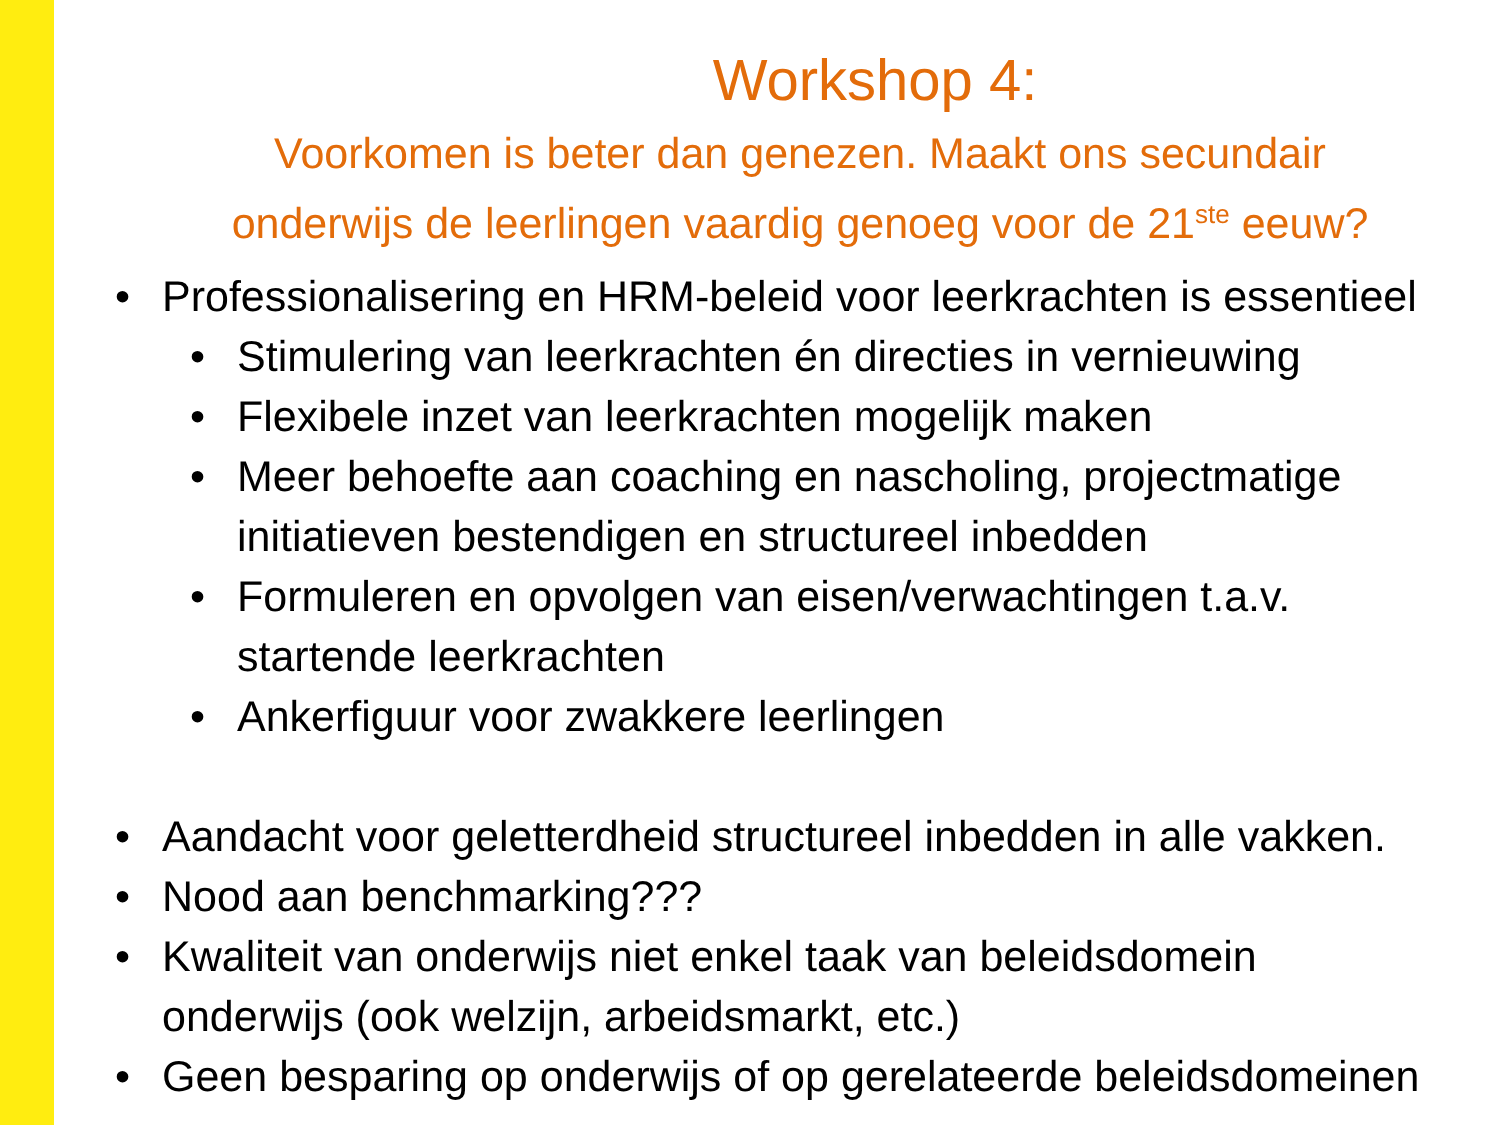Workshop 4:
Voorkomen is beter dan genezen. Maakt ons secundair
onderwijs de leerlingen vaardig genoeg voor de 21<sup>ste</sup> eeuw?
• Professionalisering en HRM-beleid voor leerkrachten is essentieel
• Stimulering van leerkrachten én directies in vernieuwing
• Flexibele inzet van leerkrachten mogelijk maken
• Meer behoefte aan coaching en nascholing, projectmatige
initiatieven bestendigen en structureel inbedden
• Formuleren en opvolgen van eisen/verwachtingen t.a.v.
startende leerkrachten
• Ankerfiguur voor zwakkere leerlingen
• Aandacht voor geletterdheid structureel inbedden in alle vakken.
• Nood aan benchmarking???
• Kwaliteit van onderwijs niet enkel taak van beleidsdomein
onderwijs (ook welzijn, arbeidsmarkt, etc.)
• Geen besparing op onderwijs of op gerelateerde beleidsdomeinen